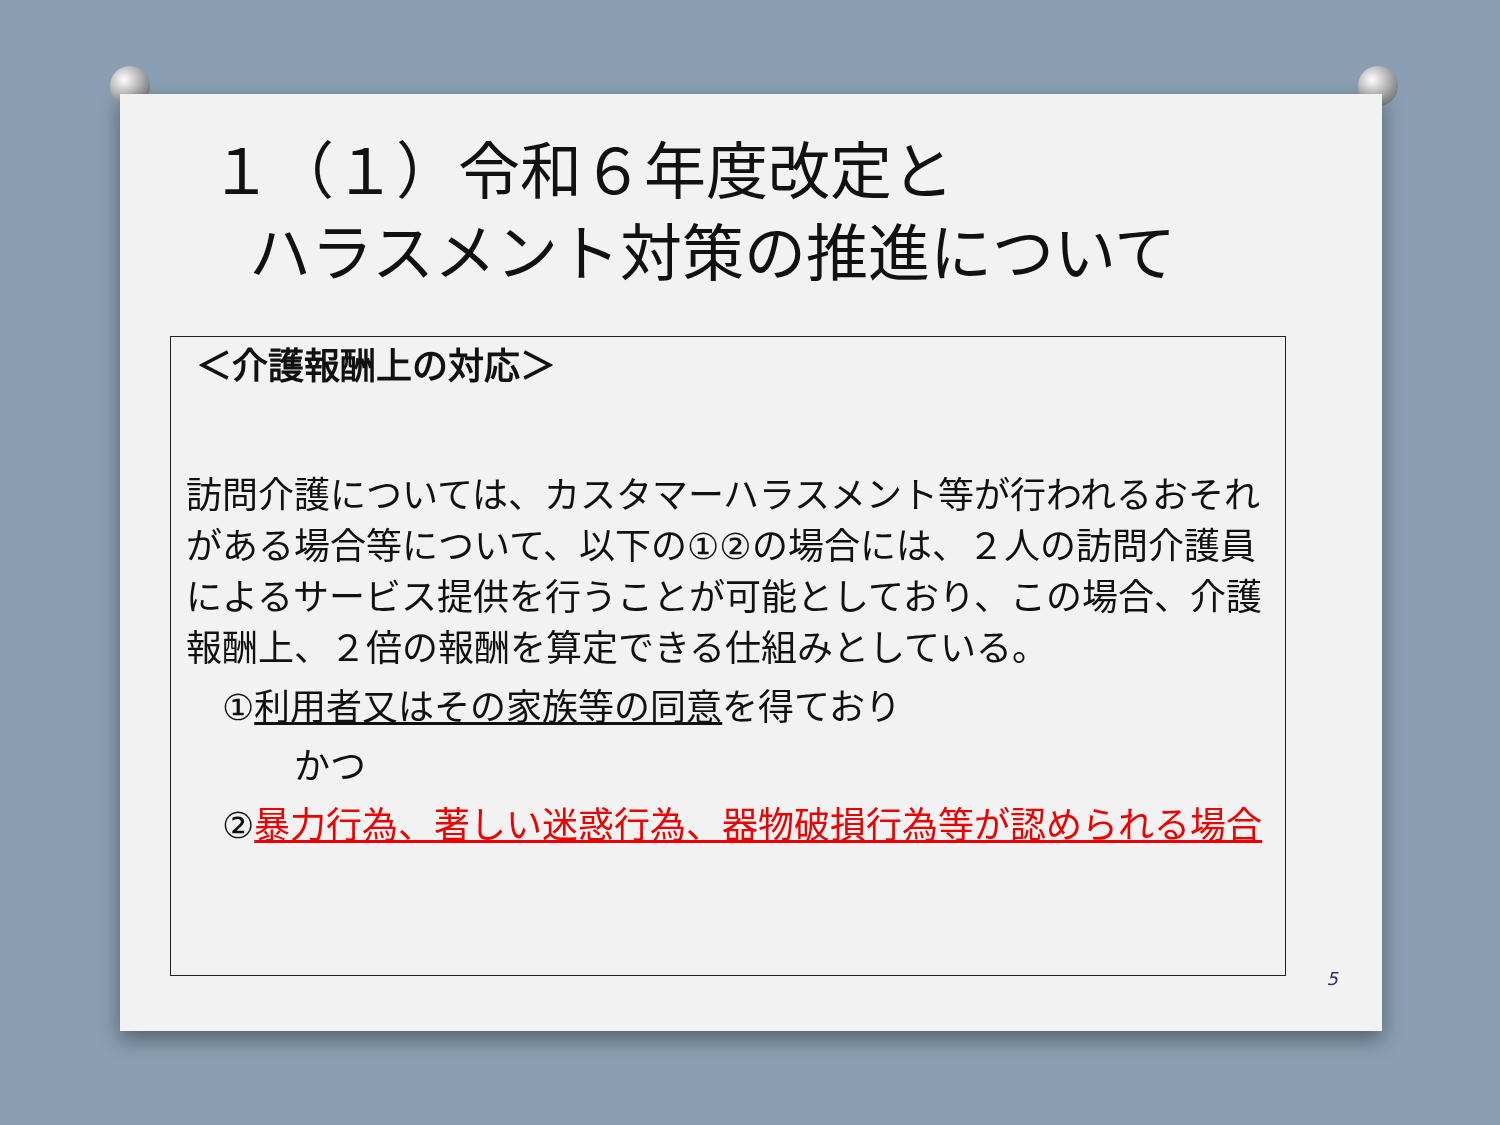１（１）令和６年度改定と
ハラスメント対策の推進について
＜介護報酬上の対応＞
訪問介護については、カスタマーハラスメント等が行われるおそれがある場合等について、以下の①②の場合には、２人の訪問介護員によるサービス提供を行うことが可能としており、この場合、介護報酬上、２倍の報酬を算定できる仕組みとしている。
　①利用者又はその家族等の同意を得ており
　　　かつ
　②暴力行為、著しい迷惑行為、器物破損行為等が認められる場合
5